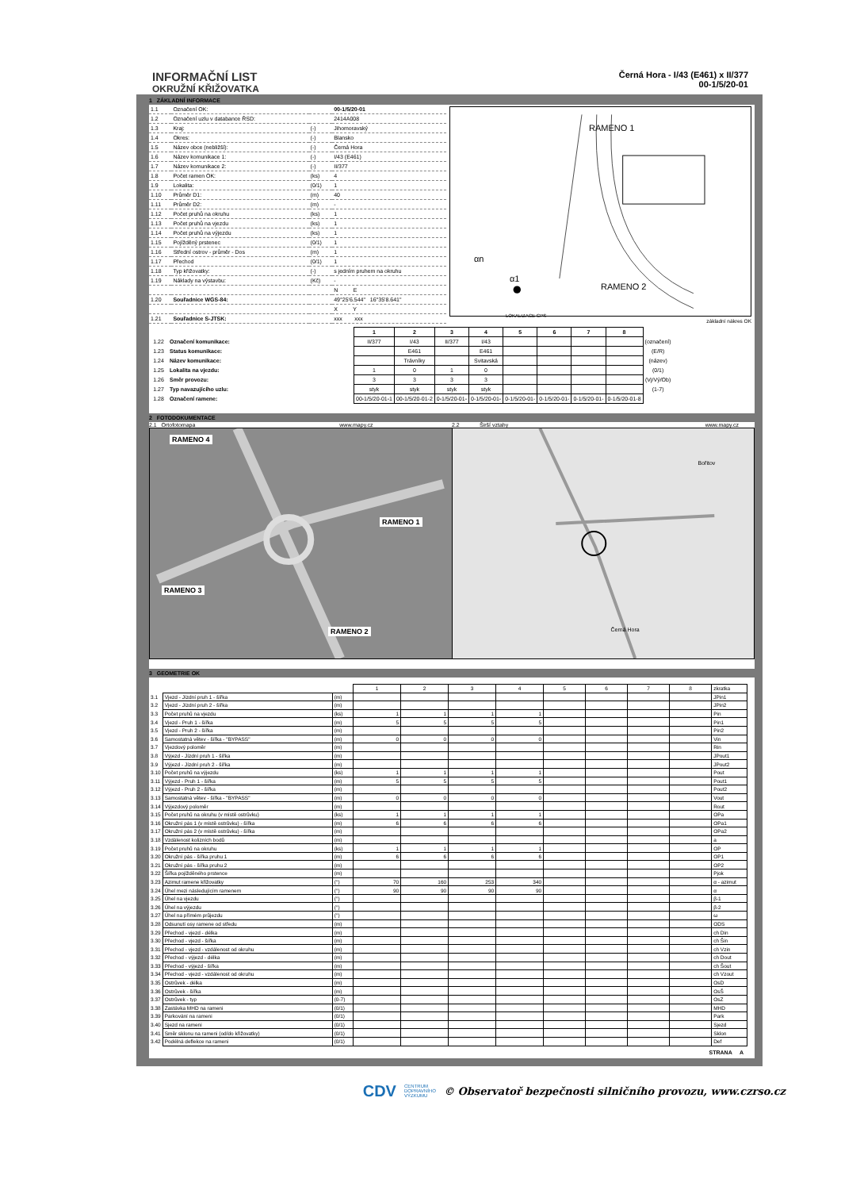INFORMAČNÍ LIST
OKRUŽNÍ KŘIŽOVATKA
Černá Hora - I/43 (E461) x II/377
00-1/5/20-01
1 ZÁKLADNÍ INFORMACE
| 1.1 | Označení OK: | | 00-1/5/20-01 |
| 1.2 | Označení uzlu v databance ŘSD: | | 2414A008 |
| 1.3 | Kraj: | (-) | Jihomoravský |
| 1.4 | Okres: | (-) | Blansko |
| 1.5 | Název obce (nebližší): | (-) | Černá Hora |
| 1.6 | Název komunikace 1: | (-) | I/43 (E461) |
| 1.7 | Název komunikace 2: | (-) | II/377 |
| 1.8 | Počet ramen OK: | (ks) | 4 |
| 1.9 | Lokalita: | (0/1) | 1 |
| 1.10 | Průměr D1: | (m) | 40 |
| 1.11 | Průměr D2: | (m) | - |
| 1.12 | Počet pruhů na okruhu | (ks) | 1 |
| 1.13 | Počet pruhů na vjezdu | (ks) | 1 |
| 1.14 | Počet pruhů na výjezdu | (ks) | 1 |
| 1.15 | Pojížděný prstenec | (0/1) | 1 |
| 1.16 | Střední ostrov - průměr - Dos | (m) | 1 |
| 1.17 | Přechod | (0/1) | 1 |
| 1.18 | Typ křižovatky: | (-) | s jedním pruhem na okruhu |
| 1.19 | Náklady na výstavbu: | (Kč) | - |
| | | | N E |
| 1.20 | Souřadnice WGS-84: | | 49°25'6.544" 16°35'8.641" |
| | | | X Y |
| 1.21 | Souřadnice S-JTSK: | | xxx xxx |
RAMENO 1
RAMENO 2
LOKALIZACE GPS
αn
α1
základní nákres OK
| | | 1 | 2 | 3 | 4 | 5 | 6 | 7 | 8 | |
| --- | --- | --- | --- | --- | --- | --- | --- | --- | --- | --- |
| 1.22 | Označení komunikace: | II/377 | I/43 | II/377 | I/43 | | | | | (označení) |
| 1.23 | Status komunikace: | | E461 | | E461 | | | | | (E/R) |
| 1.24 | Název komunikace: | | Trávníky | | Svitavská | | | | | (název) |
| 1.25 | Lokalita na vjezdu: | 1 | 0 | 1 | 0 | | | | | (0/1) |
| 1.26 | Směr provozu: | 3 | 3 | 3 | 3 | | | | | (Vj/Vý/Ob) |
| 1.27 | Typ navazujícího uzlu: | styk | styk | styk | styk | | | | | (1-7) |
| 1.28 | Označení ramene: | 00-1/5/20-01-1 | 00-1/5/20-01-2 | 0-1/5/20-01- | 0-1/5/20-01- | 0-1/5/20-01- | 0-1/5/20-01- | 0-1/5/20-01- | 0-1/5/20-01-8 | |
2 FOTODOKUMENTACE
2.1 Ortofotomapa www.mapy.cz 2.2 Širší vztahy www.mapy.cz
RAMENO 4
RAMENO 1
RAMENO 3
RAMENO 2
Bořitov
Černá Hora
3 GEOMETRIE OK
| | | | 1 | 2 | 3 | 4 | 5 | 6 | 7 | 8 | zkratka |
| 3.1 | Vjezd - Jízdní pruh 1 - šířka | (m) | | | | | | | | | JPin1 |
| 3.2 | Vjezd - Jízdní pruh 2 - šířka | (m) | | | | | | | | | JPin2 |
| 3.3 | Počet pruhů na vjezdu | (ks) | 1 | 1 | 1 | 1 | | | | | Pin |
| 3.4 | Vjezd - Pruh 1 - šířka | (m) | 5 | 5 | 5 | 5 | | | | | Pin1 |
| 3.5 | Vjezd - Pruh 2 - šířka | (m) | | | | | | | | | Pin2 |
| 3.6 | Samostatná větev - šířka - "BYPASS" | (m) | 0 | 0 | 0 | 0 | | | | | Vin |
| 3.7 | Vjezdový poloměr | (m) | | | | | | | | | Rin |
| 3.8 | Výjezd - Jízdní pruh 1 - šířka | (m) | | | | | | | | | JPout1 |
| 3.9 | Výjezd - Jízdní pruh 2 - šířka | (m) | | | | | | | | | JPout2 |
| 3.10 | Počet pruhů na výjezdu | (ks) | 1 | 1 | 1 | 1 | | | | | Pout |
| 3.11 | Výjezd - Pruh 1 - šířka | (m) | 5 | 5 | 5 | 5 | | | | | Pout1 |
| 3.12 | Výjezd - Pruh 2 - šířka | (m) | | | | | | | | | Pout2 |
| 3.13 | Samostatná větev - šířka - "BYPASS" | (m) | 0 | 0 | 0 | 0 | | | | | Vout |
| 3.14 | Výjezdový poloměr | (m) | | | | | | | | | Rout |
| 3.15 | Počet pruhů na okruhu (v místě ostrůvku) | (ks) | 1 | 1 | 1 | 1 | | | | | OPa |
| 3.16 | Okružní pás 1 (v místě ostrůvku) - šířka | (m) | 6 | 6 | 6 | 6 | | | | | OPa1 |
| 3.17 | Okružní pás 2 (v místě ostrůvku) - šířka | (m) | | | | | | | | | OPa2 |
| 3.18 | Vzdálenost kolizních bodů | (m) | | | | | | | | | a |
| 3.19 | Počet pruhů na okruhu | (ks) | 1 | 1 | 1 | 1 | | | | | OP |
| 3.20 | Okružní pás - šířka pruhu 1 | (m) | 6 | 6 | 6 | 6 | | | | | OP1 |
| 3.21 | Okružní pás - šířka pruhu 2 | (m) | | | | | | | | | OP2 |
| 3.22 | Šířka pojížděného prstence | (m) | | | | | | | | | Pjok |
| 3.23 | Azimut ramene křižovatky | (°) | 70 | 160 | 253 | 340 | | | | | α - azimut |
| 3.24 | Úhel mezi následujícím ramenem | (°) | 90 | 90 | 90 | 90 | | | | | α |
| 3.25 | Úhel na vjezdu | (°) | | | | | | | | | β-1 |
| 3.26 | Úhel na výjezdu | (°) | | | | | | | | | β-2 |
| 3.27 | Úhel na přímém průjezdu | (°) | | | | | | | | | ω |
| 3.28 | Odsunutí osy ramene od středu | (m) | | | | | | | | | ODS |
| 3.29 | Přechod - vjezd - délka | (m) | | | | | | | | | ch Din |
| 3.30 | Přechod - vjezd - šířka | (m) | | | | | | | | | ch Šin |
| 3.31 | Přechod - vjezd - vzdálenost od okruhu | (m) | | | | | | | | | ch Vzin |
| 3.32 | Přechod - výjezd - délka | (m) | | | | | | | | | ch Dout |
| 3.33 | Přechod - výjezd - šířka | (m) | | | | | | | | | ch Šout |
| 3.34 | Přechod - vjezd - vzdálenost od okruhu | (m) | | | | | | | | | ch Vzout |
| 3.35 | Ostrůvek - délka | (m) | | | | | | | | | OsD |
| 3.36 | Ostrůvek - šířka | (m) | | | | | | | | | OsŠ |
| 3.37 | Ostrůvek - typ | (0-7) | | | | | | | | | OsZ |
| 3.38 | Zastávka MHD na rameni | (0/1) | | | | | | | | | MHD |
| 3.39 | Parkování na rameni | (0/1) | | | | | | | | | Park |
| 3.40 | Sjezd na rameni | (0/1) | | | | | | | | | Sjezd |
| 3.41 | Směr sklonu na rameni (od/do křižovatky) | (0/1) | | | | | | | | | Sklon |
| 3.42 | Podélná deflekce na rameni | (0/1) | | | | | | | | | Def |
STRANA A
CDV CENTRUM
DOPRAVNÍHO
VÝZKUMU © Observatoř bezpečnosti silničního provozu, www.czrso.cz